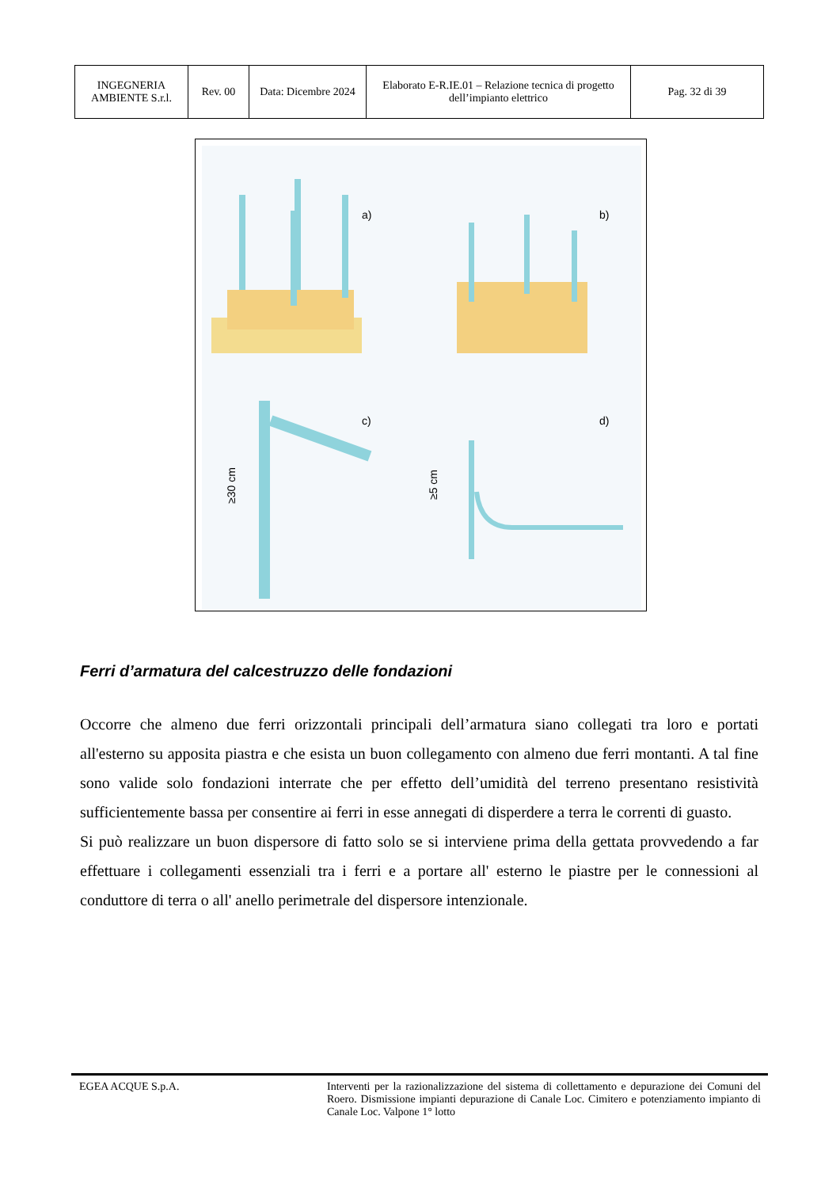| INGEGNERIA AMBIENTE S.r.l. | Rev. 00 | Data: Dicembre 2024 | Elaborato E-R.IE.01 – Relazione tecnica di progetto dell’impianto elettrico | Pag. 32 di 39 |
a)
b)
c)
d)
≥30 cm
≥5 cm
Ferri d’armatura del calcestruzzo delle fondazioni
Occorre che almeno due ferri orizzontali principali dell’armatura siano collegati tra loro e portati all'esterno su apposita piastra e che esista un buon collegamento con almeno due ferri montanti. A tal fine sono valide solo fondazioni interrate che per effetto dell’umidità del terreno presentano resistività sufficientemente bassa per consentire ai ferri in esse annegati di disperdere a terra le correnti di guasto.
Si può realizzare un buon dispersore di fatto solo se si interviene prima della gettata provvedendo a far effettuare i collegamenti essenziali tra i ferri e a portare all' esterno le piastre per le connessioni al conduttore di terra o all' anello perimetrale del dispersore intenzionale.
EGEA ACQUE S.p.A. Interventi per la razionalizzazione del sistema di collettamento e depurazione dei Comuni del Roero. Dismissione impianti depurazione di Canale Loc. Cimitero e potenziamento impianto di Canale Loc. Valpone 1° lotto